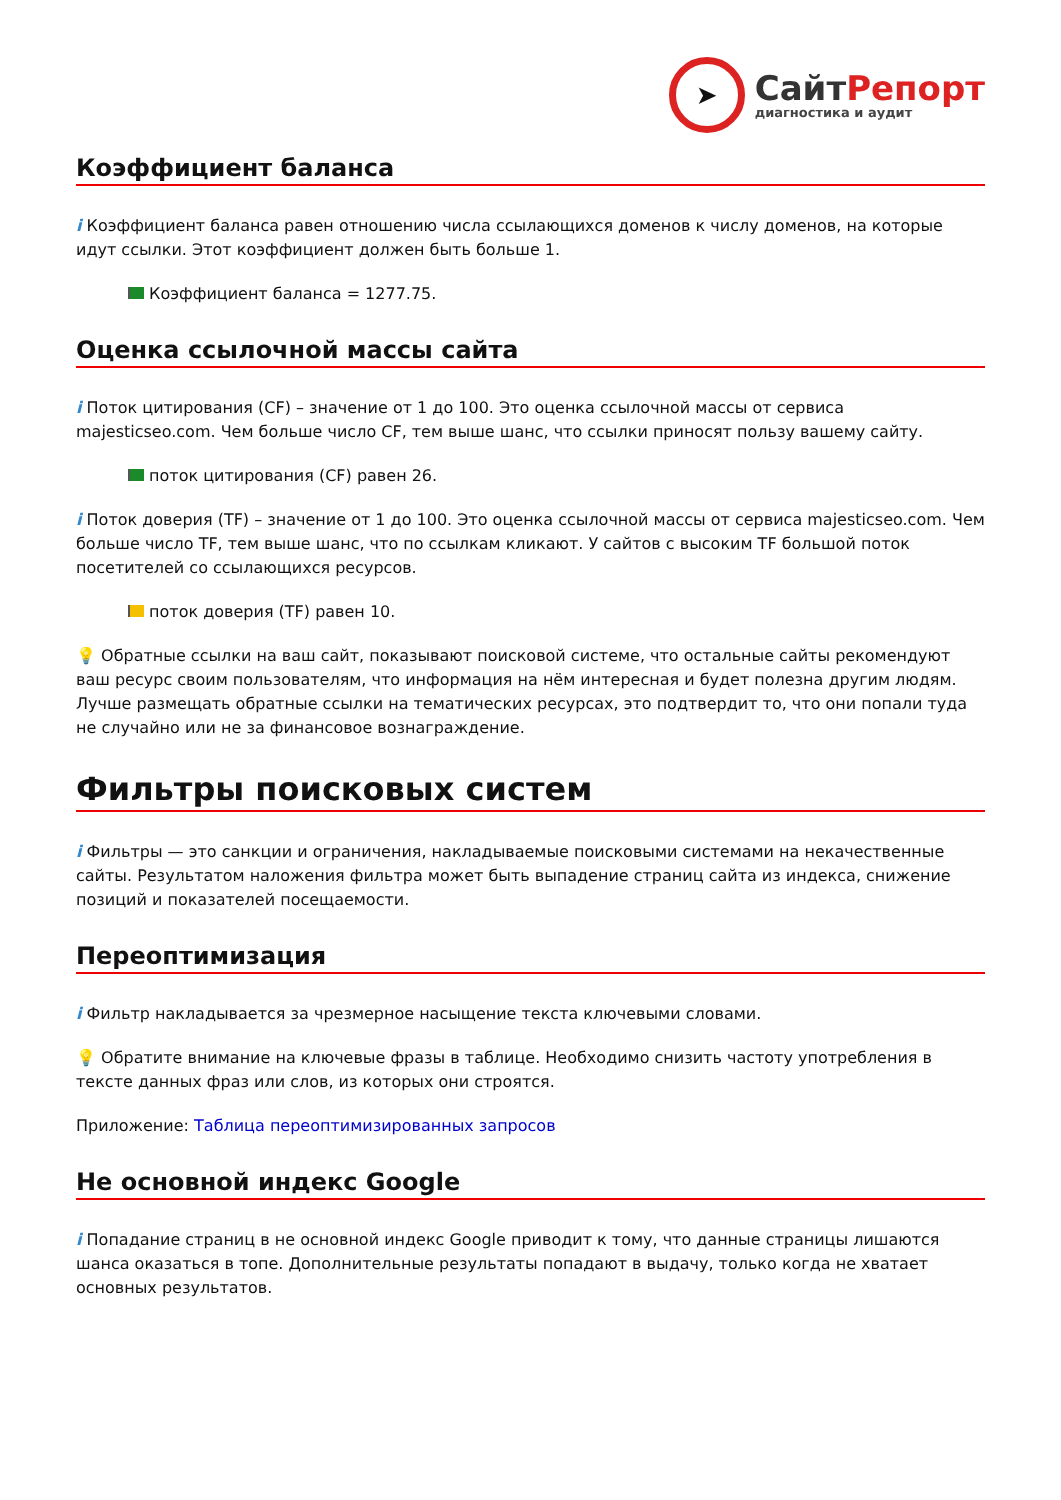➤
СайтРепорт
диагностика и аудит
Коэффициент баланса
i Коэффициент баланса равен отношению числа ссылающихся доменов к числу доменов, на которые идут ссылки. Этот коэффициент должен быть больше 1.
Коэффициент баланса = 1277.75.
Оценка ссылочной массы сайта
i Поток цитирования (CF) – значение от 1 до 100. Это оценка ссылочной массы от сервиса majesticseo.com. Чем больше число CF, тем выше шанс, что ссылки приносят пользу вашему сайту.
поток цитирования (CF) равен 26.
i Поток доверия (TF) – значение от 1 до 100. Это оценка ссылочной массы от сервиса majesticseo.com. Чем больше число TF, тем выше шанс, что по ссылкам кликают. У сайтов с высоким TF большой поток посетителей со ссылающихся ресурсов.
поток доверия (TF) равен 10.
💡 Обратные ссылки на ваш сайт, показывают поисковой системе, что остальные сайты рекомендуют ваш ресурс своим пользователям, что информация на нём интересная и будет полезна другим людям.
Лучше размещать обратные ссылки на тематических ресурсах, это подтвердит то, что они попали туда не случайно или не за финансовое вознаграждение.
Фильтры поисковых систем
i Фильтры — это санкции и ограничения, накладываемые поисковыми системами на некачественные сайты. Результатом наложения фильтра может быть выпадение страниц сайта из индекса, снижение позиций и показателей посещаемости.
Переоптимизация
i Фильтр накладывается за чрезмерное насыщение текста ключевыми словами.
💡 Обратите внимание на ключевые фразы в таблице. Необходимо снизить частоту употребления в тексте данных фраз или слов, из которых они строятся.
Приложение: Таблица переоптимизированных запросов
Не основной индекс Google
i Попадание страниц в не основной индекс Google приводит к тому, что данные страницы лишаются шанса оказаться в топе. Дополнительные результаты попадают в выдачу, только когда не хватает основных результатов.